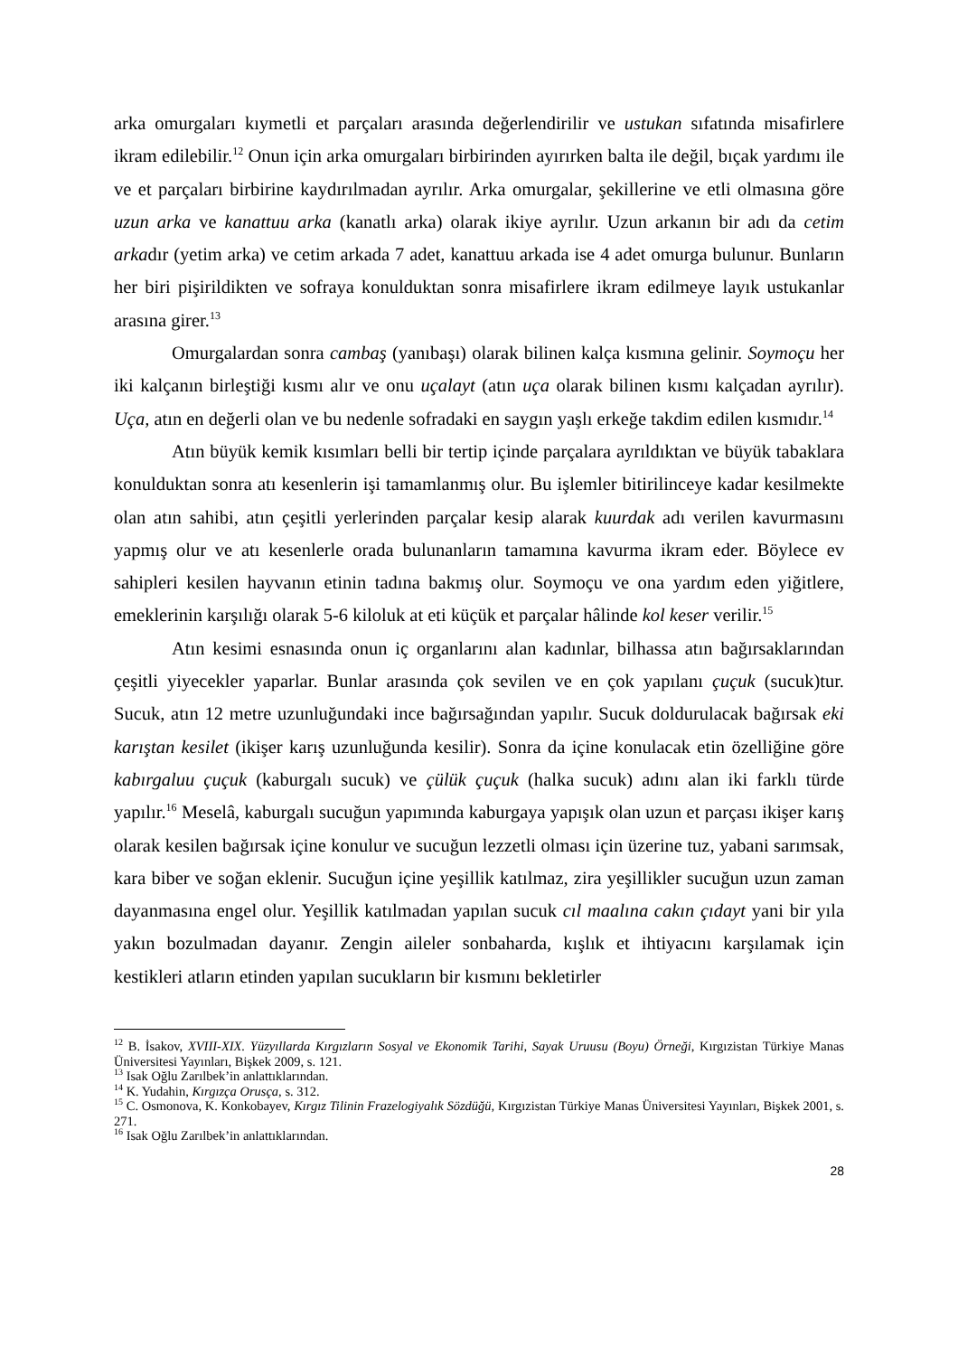arka omurgaları kıymetli et parçaları arasında değerlendirilir ve ustukan sıfatında misafirlere ikram edilebilir.<sup>12</sup> Onun için arka omurgaları birbirinden ayırırken balta ile değil, bıçak yardımı ile ve et parçaları birbirine kaydırılmadan ayrılır. Arka omurgalar, şekillerine ve etli olmasına göre uzun arka ve kanattuu arka (kanatlı arka) olarak ikiye ayrılır. Uzun arkanın bir adı da cetim arkadır (yetim arka) ve cetim arkada 7 adet, kanattuu arkada ise 4 adet omurga bulunur. Bunların her biri pişirildikten ve sofraya konulduktan sonra misafirlere ikram edilmeye layık ustukanlar arasına girer.<sup>13</sup>
Omurgalardan sonra cambaş (yanıbaşı) olarak bilinen kalça kısmına gelinir. Soymoçu her iki kalçanın birleştiği kısmı alır ve onu uçalayt (atın uça olarak bilinen kısmı kalçadan ayrılır). Uça, atın en değerli olan ve bu nedenle sofradaki en saygın yaşlı erkeğe takdim edilen kısmıdır.<sup>14</sup>
Atın büyük kemik kısımları belli bir tertip içinde parçalara ayrıldıktan ve büyük tabaklara konulduktan sonra atı kesenlerin işi tamamlanmış olur. Bu işlemler bitirilinceye kadar kesilmekte olan atın sahibi, atın çeşitli yerlerinden parçalar kesip alarak kuurdak adı verilen kavurmasını yapmış olur ve atı kesenlerle orada bulunanların tamamına kavurma ikram eder. Böylece ev sahipleri kesilen hayvanın etinin tadına bakmış olur. Soymoçu ve ona yardım eden yiğitlere, emeklerinin karşılığı olarak 5-6 kiloluk at eti küçük et parçalar hâlinde kol keser verilir.<sup>15</sup>
Atın kesimi esnasında onun iç organlarını alan kadınlar, bilhassa atın bağırsaklarından çeşitli yiyecekler yaparlar. Bunlar arasında çok sevilen ve en çok yapılanı çuçuk (sucuk)tur. Sucuk, atın 12 metre uzunluğundaki ince bağırsağından yapılır. Sucuk doldurulacak bağırsak eki karıştan kesilet (ikişer karış uzunluğunda kesilir). Sonra da içine konulacak etin özelliğine göre kabırgaluu çuçuk (kaburgalı sucuk) ve çülük çuçuk (halka sucuk) adını alan iki farklı türde yapılır.<sup>16</sup> Meselâ, kaburgalı sucuğun yapımında kaburgaya yapışık olan uzun et parçası ikişer karış olarak kesilen bağırsak içine konulur ve sucuğun lezzetli olması için üzerine tuz, yabani sarımsak, kara biber ve soğan eklenir. Sucuğun içine yeşillik katılmaz, zira yeşillikler sucuğun uzun zaman dayanmasına engel olur. Yeşillik katılmadan yapılan sucuk cıl maalına cakın çıdayt yani bir yıla yakın bozulmadan dayanır. Zengin aileler sonbaharda, kışlık et ihtiyacını karşılamak için kestikleri atların etinden yapılan sucukların bir kısmını bekletirler
<sup>12</sup> B. İsakov, XVIII-XIX. Yüzyıllarda Kırgızların Sosyal ve Ekonomik Tarihi, Sayak Uruusu (Boyu) Örneği, Kırgızistan Türkiye Manas Üniversitesi Yayınları, Bişkek 2009, s. 121.
<sup>13</sup> Isak Oğlu Zarılbek’in anlattıklarından.
<sup>14</sup> K. Yudahin, Kırgızça Orusça, s. 312.
<sup>15</sup> C. Osmonova, K. Konkobayev, Kırgız Tilinin Frazelogiyalık Sözdüğü, Kırgızistan Türkiye Manas Üniversitesi Yayınları, Bişkek 2001, s. 271.
<sup>16</sup> Isak Oğlu Zarılbek’in anlattıklarından.
28